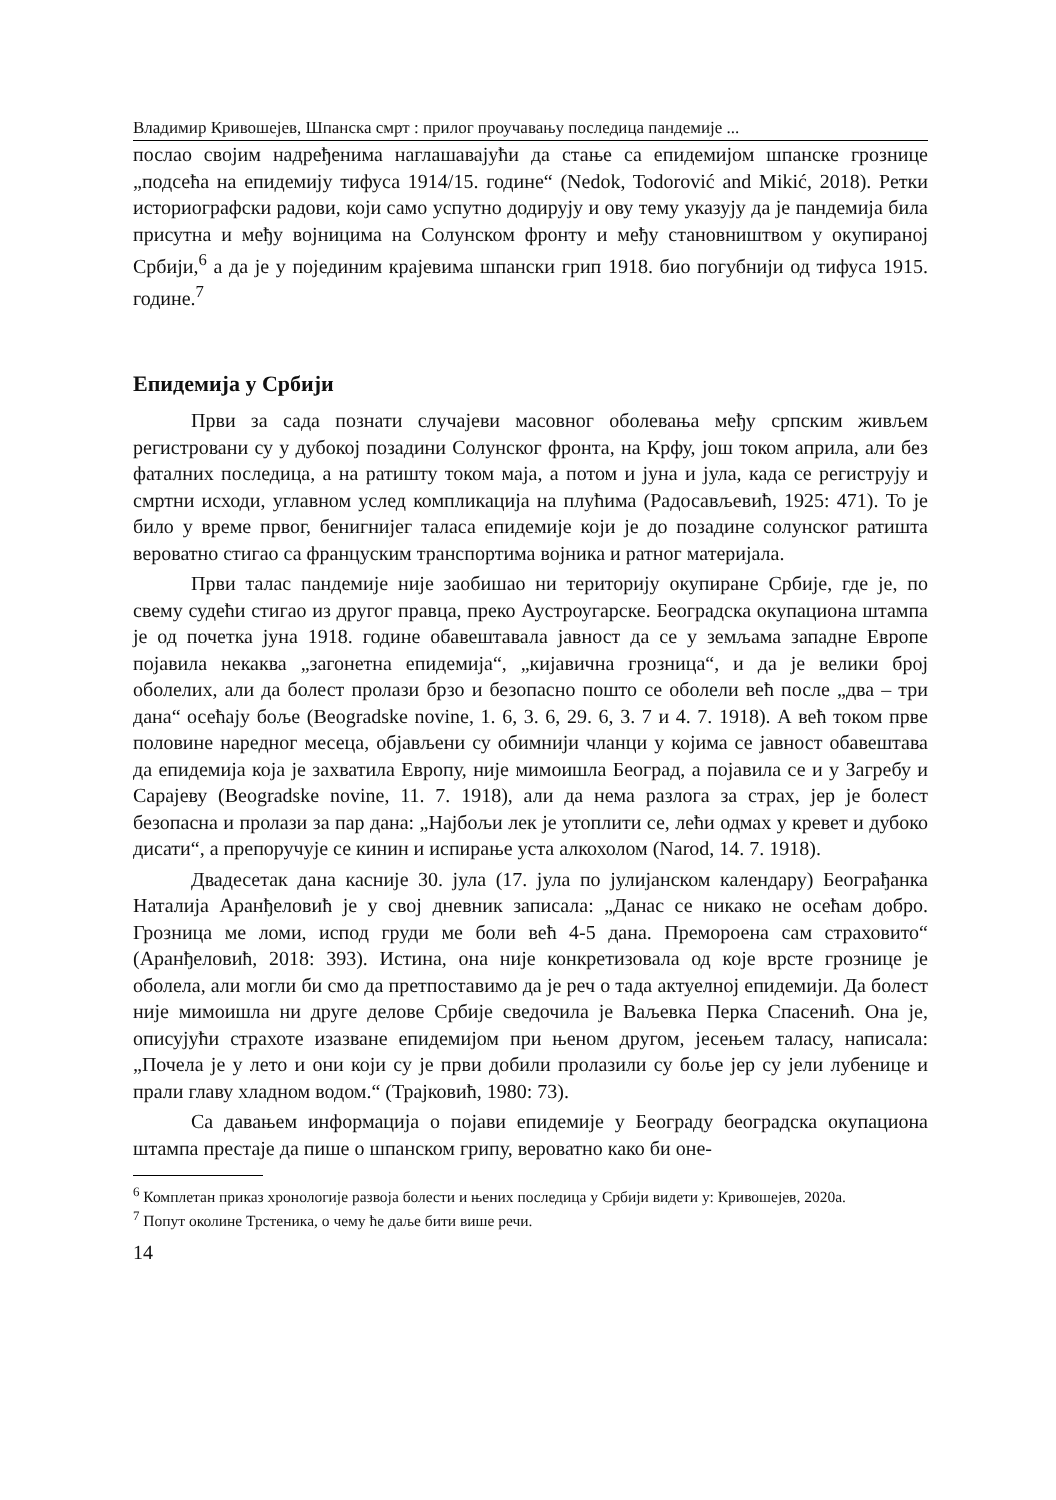Владимир Кривошејев, Шпанска смрт : прилог проучавању последица пандемије ...
послао својим надређенима наглашавајући да стање са епидемијом шпанске грознице „подсећа на епидемију тифуса 1914/15. године“ (Nedok, Todorović and Mikić, 2018). Ретки историографски радови, који само успутно додирују и ову тему указују да је пандемија била присутна и међу војницима на Солунском фронту и међу становништвом у окупираној Србији,<sup>6</sup> а да је у појединим крајевима шпански грип 1918. био погубнији од тифуса 1915. године.<sup>7</sup>
Епидемија у Србији
Први за сада познати случајеви масовног оболевања међу српским живљем регистровани су у дубокој позадини Солунског фронта, на Крфу, још током априла, али без фаталних последица, а на ратишту током маја, а потом и јуна и јула, када се региструју и смртни исходи, углавном услед компликација на плућима (Радосављевић, 1925: 471). То је било у време првог, бенигнијег таласа епидемије који је до позадине солунског ратишта вероватно стигао са француским транспортима војника и ратног материјала.
Први талас пандемије није заобишао ни територију окупиране Србије, где је, по свему судећи стигао из другог правца, преко Аустроугарске. Београдска окупациона штампа је од почетка јуна 1918. године обавештавала јавност да се у земљама западне Европе појавила некаква „загонетна епидемија“, „кијавична грозница“, и да је велики број оболелих, али да болест пролази брзо и безопасно пошто се оболели већ после „два – три дана“ осећају боље (Beogradske novine, 1. 6, 3. 6, 29. 6, 3. 7 и 4. 7. 1918). А већ током прве половине наредног месеца, објављени су обимнији чланци у којима се јавност обавештава да епидемија која је захватила Европу, није мимоишла Београд, а појавила се и у Загребу и Сарајеву (Beogradske novine, 11. 7. 1918), али да нема разлога за страх, јер је болест безопасна и пролази за пар дана: „Најбољи лек је утоплити се, лећи одмах у кревет и дубоко дисати“, а препоручује се кинин и испирање уста алкохолом (Narod, 14. 7. 1918).
Двадесетак дана касније 30. јула (17. јула по јулијанском календару) Београђанка Наталија Аранђеловић је у свој дневник записала: „Данас се никако не осећам добро. Грозница ме ломи, испод груди ме боли већ 4-5 дана. Премороена сам страховито“ (Аранђеловић, 2018: 393). Истина, она није конкретизовала од које врсте грознице је оболела, али могли би смо да претпоставимо да је реч о тада актуелној епидемији. Да болест није мимоишла ни друге делове Србије сведочила је Ваљевка Перка Спасенић. Она је, описујући страхоте изазване епидемијом при њеном другом, јесењем таласу, написала: „Почела је у лето и они који су је први добили пролазили су боље јер су јели лубенице и прали главу хладном водом.“ (Трајковић, 1980: 73).
Са давањем информација о појави епидемије у Београду београдска окупациона штампа престаје да пише о шпанском грипу, вероватно како би оне-
<sup>6</sup> Комплетан приказ хронологије развоја болести и њених последица у Србији видети у: Кривошејев, 2020а.
<sup>7</sup> Попут околине Трстеника, о чему ће даље бити више речи.
14